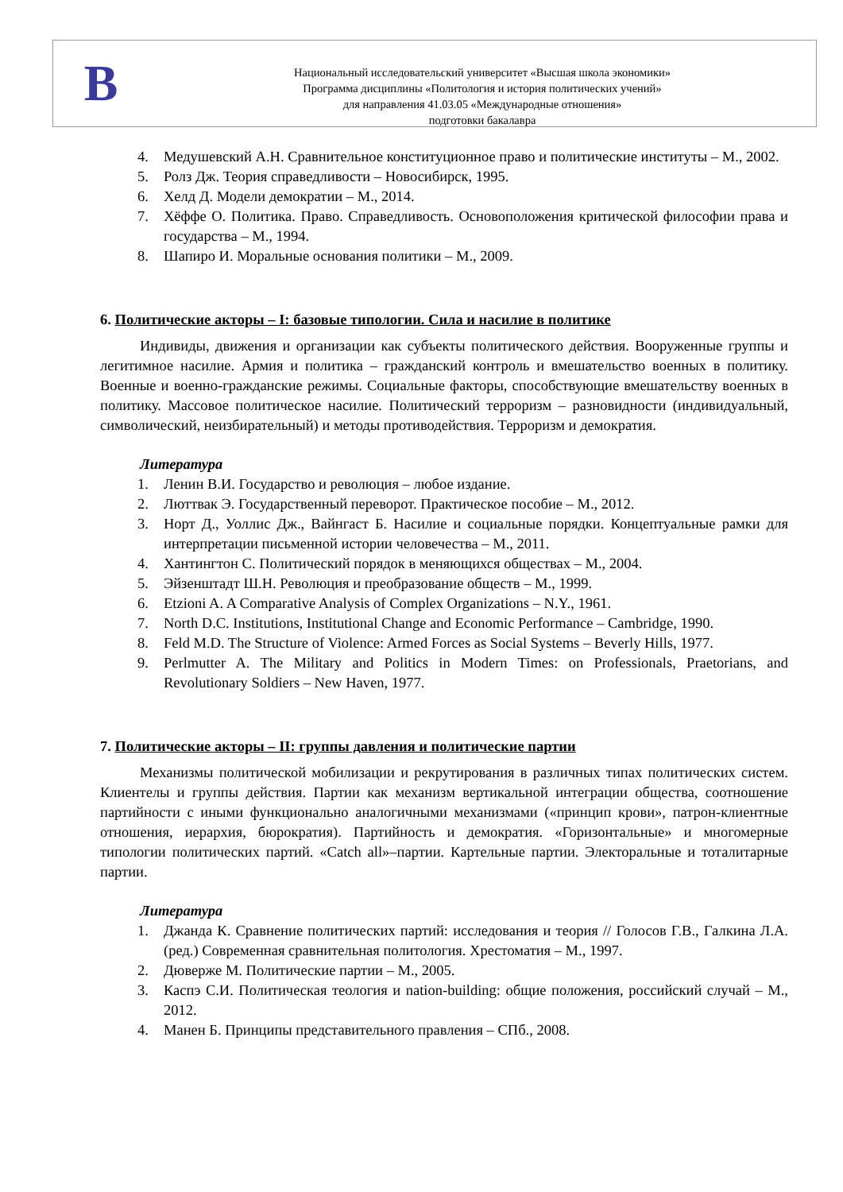В
Национальный исследовательский университет «Высшая школа экономики»
Программа дисциплины «Политология и история политических учений»
для направления 41.03.05 «Международные отношения»
подготовки бакалавра
4. Медушевский А.Н. Сравнительное конституционное право и политические институты – М., 2002.
5. Ролз Дж. Теория справедливости – Новосибирск, 1995.
6. Хелд Д. Модели демократии – М., 2014.
7. Хёффе О. Политика. Право. Справедливость. Основоположения критической философии права и государства – М., 1994.
8. Шапиро И. Моральные основания политики – М., 2009.
6. Политические акторы – I: базовые типологии. Сила и насилие в политике
Индивиды, движения и организации как субъекты политического действия. Вооруженные группы и легитимное насилие. Армия и политика – гражданский контроль и вмешательство военных в политику. Военные и военно-гражданские режимы. Социальные факторы, способствующие вмешательству военных в политику. Массовое политическое насилие. Политический терроризм – разновидности (индивидуальный, символический, неизбирательный) и методы противодействия. Терроризм и демократия.
Литература
1. Ленин В.И. Государство и революция – любое издание.
2. Люттвак Э. Государственный переворот. Практическое пособие – М., 2012.
3. Норт Д., Уоллис Дж., Вайнгаст Б. Насилие и социальные порядки. Концептуальные рамки для интерпретации письменной истории человечества – М., 2011.
4. Хантингтон С. Политический порядок в меняющихся обществах – М., 2004.
5. Эйзенштадт Ш.Н. Революция и преобразование обществ – М., 1999.
6. Etzioni A. A Comparative Analysis of Complex Organizations – N.Y., 1961.
7. North D.C. Institutions, Institutional Change and Economic Performance – Cambridge, 1990.
8. Feld M.D. The Structure of Violence: Armed Forces as Social Systems – Beverly Hills, 1977.
9. Perlmutter A. The Military and Politics in Modern Times: on Professionals, Praetorians, and Revolutionary Soldiers – New Haven, 1977.
7. Политические акторы – II: группы давления и политические партии
Механизмы политической мобилизации и рекрутирования в различных типах политических систем. Клиентелы и группы действия. Партии как механизм вертикальной интеграции общества, соотношение партийности с иными функционально аналогичными механизмами («принцип крови», патрон-клиентные отношения, иерархия, бюрократия). Партийность и демократия. «Горизонтальные» и многомерные типологии политических партий. «Catch all»–партии. Картельные партии. Электоральные и тоталитарные партии.
Литература
1. Джанда К. Сравнение политических партий: исследования и теория // Голосов Г.В., Галкина Л.А. (ред.) Современная сравнительная политология. Хрестоматия – М., 1997.
2. Дюверже М. Политические партии – М., 2005.
3. Каспэ С.И. Политическая теология и nation-building: общие положения, российский случай – М., 2012.
4. Манен Б. Принципы представительного правления – СПб., 2008.